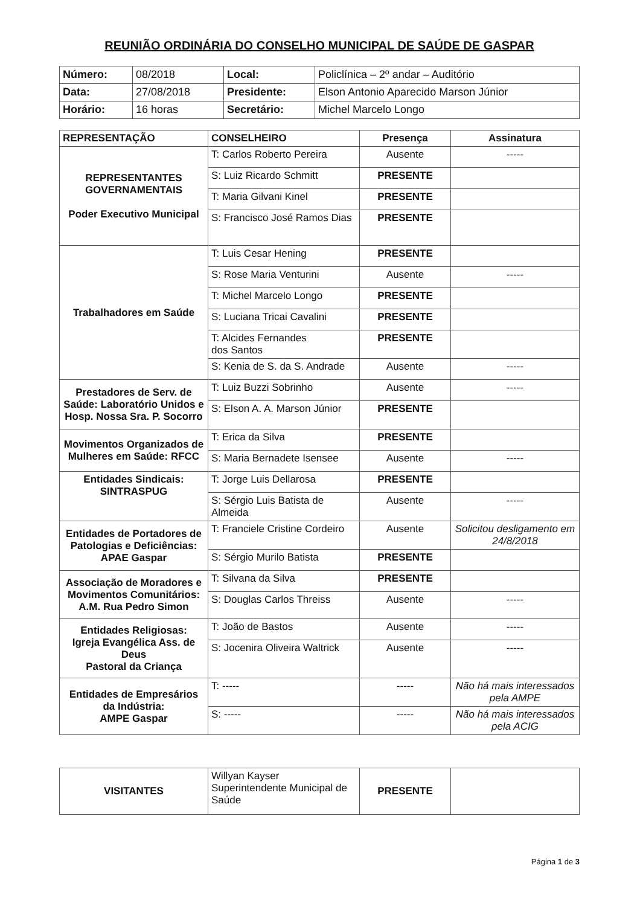REUNIÃO ORDINÁRIA DO CONSELHO MUNICIPAL DE SAÚDE DE GASPAR
| Número: | 08/2018 | Local: | Policlínica – 2º andar – Auditório |
| Data: | 27/08/2018 | Presidente: | Elson Antonio Aparecido Marson Júnior |
| Horário: | 16 horas | Secretário: | Michel Marcelo Longo |
| REPRESENTAÇÃO | CONSELHEIRO | Presença | Assinatura |
| --- | --- | --- | --- |
| REPRESENTANTES GOVERNAMENTAIS Poder Executivo Municipal | T: Carlos Roberto Pereira | Ausente | ----- |
| | S: Luiz Ricardo Schmitt | PRESENTE | |
| | T: Maria Gilvani Kinel | PRESENTE | |
| | S: Francisco José Ramos Dias | PRESENTE | |
| Trabalhadores em Saúde | T: Luis Cesar Hening | PRESENTE | |
| | S: Rose Maria Venturini | Ausente | ----- |
| | T: Michel Marcelo Longo | PRESENTE | |
| | S: Luciana Tricai Cavalini | PRESENTE | |
| | T: Alcides Fernandes dos Santos | PRESENTE | |
| | S: Kenia de S. da S. Andrade | Ausente | ----- |
| Prestadores de Serv. de Saúde: Laboratório Unidos e Hosp. Nossa Sra. P. Socorro | T: Luiz Buzzi Sobrinho | Ausente | ----- |
| | S: Elson A. A. Marson Júnior | PRESENTE | |
| Movimentos Organizados de Mulheres em Saúde: RFCC | T: Erica da Silva | PRESENTE | |
| | S: Maria Bernadete Isensee | Ausente | ----- |
| Entidades Sindicais: SINTRASPUG | T: Jorge Luis Dellarosa | PRESENTE | |
| | S: Sérgio Luis Batista de Almeida | Ausente | ----- |
| Entidades de Portadores de Patologias e Deficiências: APAE Gaspar | T: Franciele Cristine Cordeiro | Ausente | Solicitou desligamento em 24/8/2018 |
| | S: Sérgio Murilo Batista | PRESENTE | |
| Associação de Moradores e Movimentos Comunitários: A.M. Rua Pedro Simon | T: Silvana da Silva | PRESENTE | |
| | S: Douglas Carlos Threiss | Ausente | ----- |
| Entidades Religiosas: Igreja Evangélica Ass. de Deus Pastoral da Criança | T: João de Bastos | Ausente | ----- |
| | S: Jocenira Oliveira Waltrick | Ausente | ----- |
| Entidades de Empresários da Indústria: AMPE Gaspar | T: ----- | ----- | Não há mais interessados pela AMPE |
| | S: ----- | ----- | Não há mais interessados pela ACIG |
| VISITANTES | Willyan Kayser Superintendente Municipal de Saúde | PRESENTE | |
Página 1 de 3